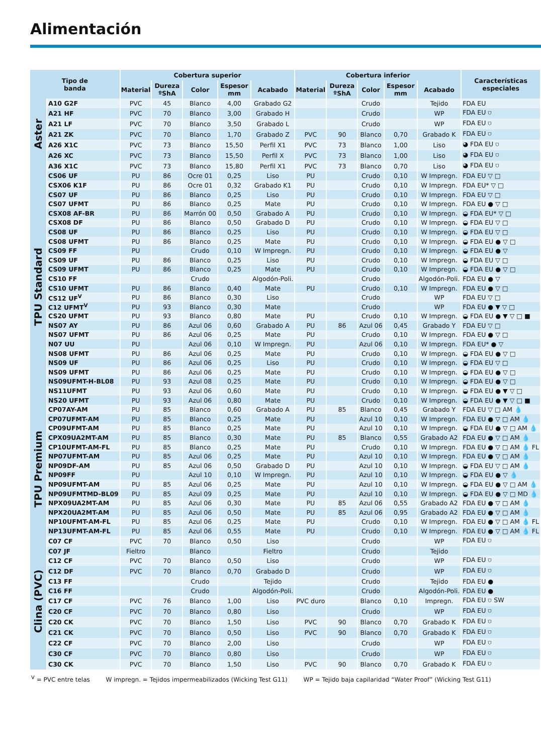Alimentación
| Tipo de banda | | Cobertura superior | | | | | Cobertura inferior | | | | | Características especiales |
| --- | --- | --- | --- | --- | --- | --- | --- | --- | --- | --- | --- | --- |
| | | Material | Dureza ºShA | Color | Espesor mm | Acabado | Material | Dureza ºShA | Color | Espesor mm | Acabado | |
| Aster | A10 G2F | PVC | 45 | Blanco | 4,00 | Grabado G2 | | | Crudo | | Tejido | FDA EU |
| | A21 HF | PVC | 70 | Blanco | 3,00 | Grabado H | | | Crudo | | WP | FDA EU ⛉ |
| | A21 LF | PVC | 70 | Blanco | 3,50 | Grabado L | | | Crudo | | WP | FDA EU ⛉ |
| | A21 ZK | PVC | 70 | Blanco | 1,70 | Grabado Z | PVC | 90 | Blanco | 0,70 | Grabado K | FDA EU ⛉ |
| | A26 X1C | PVC | 73 | Blanco | 15,50 | Perfil X1 | PVC | 73 | Blanco | 1,00 | Liso | ◕ FDA EU ⛉ |
| | A26 XC | PVC | 73 | Blanco | 15,50 | Perfil X | PVC | 73 | Blanco | 1,00 | Liso | ◕ FDA EU ⛉ |
| | A36 X1C | PVC | 73 | Blanco | 15,80 | Perfil X1 | PVC | 73 | Blanco | 0,70 | Liso | ◕ FDA EU ⛉ |
| TPU Standard | CS06 UF | PU | 86 | Ocre 01 | 0,25 | Liso | PU | | Crudo | 0,10 | W Impregn. | FDA EU ▽ □ |
| | CSX06 K1F | PU | 86 | Ocre 01 | 0,32 | Grabado K1 | PU | | Crudo | 0,10 | W Impregn. | FDA EU* ▽ □ |
| | CS07 UF | PU | 86 | Blanco | 0,25 | Liso | PU | | Crudo | 0,10 | W Impregn. | FDA EU ▽ □ |
| | CS07 UFMT | PU | 86 | Blanco | 0,25 | Mate | PU | | Crudo | 0,10 | W Impregn. | FDA EU ● ▽ □ |
| | CSX08 AF-BR | PU | 86 | Marrón 00 | 0,50 | Grabado A | PU | | Crudo | 0,10 | W Impregn. | ◒ FDA EU* ▽ □ |
| | CSX08 DF | PU | 86 | Blanco | 0,50 | Grabado D | PU | | Crudo | 0,10 | W Impregn. | ◒ FDA EU ▽ □ |
| | CS08 UF | PU | 86 | Blanco | 0,25 | Liso | PU | | Crudo | 0,10 | W Impregn. | ◒ FDA EU ▽ □ |
| | CS08 UFMT | PU | 86 | Blanco | 0,25 | Mate | PU | | Crudo | 0,10 | W Impregn. | ◒ FDA EU ● ▽ □ |
| | CS09 FF | PU | | Crudo | 0,10 | W Impregn. | PU | | Crudo | 0,10 | W Impregn. | ◒ FDA EU ● ▽ |
| | CS09 UF | PU | 86 | Blanco | 0,25 | Liso | PU | | Crudo | 0,10 | W Impregn. | ◒ FDA EU ▽ □ |
| | CS09 UFMT | PU | 86 | Blanco | 0,25 | Mate | PU | | Crudo | 0,10 | W Impregn. | ◒ FDA EU ● ▽ □ |
| | CS10 FF | | | Crudo | | Algodón-Poli. | | | Crudo | | Algodón-Poli. | FDA EU ● ▽ |
| | CS10 UFMT | PU | 86 | Blanco | 0,40 | Mate | PU | | Crudo | 0,10 | W Impregn. | FDA EU ● ▽ □ |
| | CS12 UF<sup>V</sup> | PU | 86 | Blanco | 0,30 | Liso | | | Crudo | | WP | FDA EU ▽ □ |
| | C12 UFMT<sup>V</sup> | PU | 93 | Blanco | 0,30 | Mate | | | Crudo | | WP | FDA EU ● ▼ ▽ □ |
| | CS20 UFMT | PU | 93 | Blanco | 0,80 | Mate | PU | | Crudo | 0,10 | W Impregn. | ◒ FDA EU ● ▼ ▽ □ ■ |
| | NS07 AY | PU | 86 | Azul 06 | 0,60 | Grabado A | PU | 86 | Azul 06 | 0,45 | Grabado Y | FDA EU ▽ □ |
| | NS07 UFMT | PU | 86 | Azul 06 | 0,25 | Mate | PU | | Crudo | 0,10 | W Impregn. | FDA EU ● ▽ □ |
| | N07 UU | PU | | Azul 06 | 0,10 | W Impregn. | PU | | Azul 06 | 0,10 | W Impregn. | FDA EU* ● ▽ |
| | NS08 UFMT | PU | 86 | Azul 06 | 0,25 | Mate | PU | | Crudo | 0,10 | W Impregn. | ◒ FDA EU ● ▽ □ |
| | NS09 UF | PU | 86 | Azul 06 | 0,25 | Liso | PU | | Crudo | 0,10 | W Impregn. | ◒ FDA EU ▽ □ |
| | NS09 UFMT | PU | 86 | Azul 06 | 0,25 | Mate | PU | | Crudo | 0,10 | W Impregn. | ◒ FDA EU ● ▽ □ |
| | NS09UFMT-H-BL08 | PU | 93 | Azul 08 | 0,25 | Mate | PU | | Crudo | 0,10 | W Impregn. | ◒ FDA EU ● ▽ □ |
| | NS11UFMT | PU | 93 | Azul 06 | 0,60 | Mate | PU | | Crudo | 0,10 | W Impregn. | ◒ FDA EU ● ▼ ▽ □ |
| | NS20 UFMT | PU | 93 | Azul 06 | 0,80 | Mate | PU | | Crudo | 0,10 | W Impregn. | ◒ FDA EU ● ▼ ▽ □ ■ |
| TPU Premium | CP07AY-AM | PU | 85 | Blanco | 0,60 | Grabado A | PU | 85 | Blanco | 0,45 | Grabado Y | FDA EU ▽ □ AM 💧 |
| | CP07UFMT-AM | PU | 85 | Blanco | 0,25 | Mate | PU | | Azul 10 | 0,10 | W Impregn. | FDA EU ● ▽ □ AM 💧 |
| | CP09UFMT-AM | PU | 85 | Blanco | 0,25 | Mate | PU | | Azul 10 | 0,10 | W Impregn. | ◒ FDA EU ● ▽ □ AM 💧 |
| | CPX09UA2MT-AM | PU | 85 | Blanco | 0,30 | Mate | PU | 85 | Blanco | 0,55 | Grabado A2 | FDA EU ● ▽ □ AM 💧 |
| | CP10UFMT-AM-FL | PU | 85 | Blanco | 0,25 | Mate | PU | | Crudo | 0,10 | W Impregn. | FDA EU ● ▽ □ AM 💧 FL |
| | NP07UFMT-AM | PU | 85 | Azul 06 | 0,25 | Mate | PU | | Azul 10 | 0,10 | W Impregn. | FDA EU ● ▽ □ AM 💧 |
| | NP09DF-AM | PU | 85 | Azul 06 | 0,50 | Grabado D | PU | | Azul 10 | 0,10 | W Impregn. | ◒ FDA EU ▽ □ AM 💧 |
| | NP09FF | PU | | Azul 10 | 0,10 | W Impregn. | PU | | Azul 10 | 0,10 | W Impregn. | ◒ FDA EU ● ▽ 💧 |
| | NP09UFMT-AM | PU | 85 | Azul 06 | 0,25 | Mate | PU | | Azul 10 | 0,10 | W Impregn. | ◒ FDA EU ● ▽ □ AM 💧 |
| | NP09UFMTMD-BL09 | PU | 85 | Azul 09 | 0,25 | Mate | PU | | Azul 10 | 0,10 | W Impregn. | ◒ FDA EU ● ▽ □ MD 💧 |
| | NPX09UA2MT-AM | PU | 85 | Azul 06 | 0,30 | Mate | PU | 85 | Azul 06 | 0,55 | Grabado A2 | FDA EU ● ▽ □ AM 💧 |
| | NPX20UA2MT-AM | PU | 85 | Azul 06 | 0,50 | Mate | PU | 85 | Azul 06 | 0,95 | Grabado A2 | FDA EU ● ▽ □ AM 💧 |
| | NP10UFMT-AM-FL | PU | 85 | Azul 06 | 0,25 | Mate | PU | | Crudo | 0,10 | W Impregn. | FDA EU ● ▽ □ AM 💧 FL |
| | NP13UFMT-AM-FL | PU | 85 | Azul 06 | 0,55 | Mate | PU | | Crudo | 0,10 | W Impregn. | FDA EU ● ▽ □ AM 💧 FL |
| Clina (PVC) | C07 CF | PVC | 70 | Blanco | 0,50 | Liso | | | Crudo | | WP | FDA EU ⛉ |
| | C07 JF | Fieltro | | Blanco | | Fieltro | | | Crudo | | Tejido | |
| | C12 CF | PVC | 70 | Blanco | 0,50 | Liso | | | Crudo | | WP | FDA EU ⛉ |
| | C12 DF | PVC | 70 | Blanco | 0,70 | Grabado D | | | Crudo | | WP | FDA EU ⛉ |
| | C13 FF | | | Crudo | | Tejido | | | Crudo | | Tejido | FDA EU ● |
| | C16 FF | | | Crudo | | Algodón-Poli. | | | Crudo | | Algodón-Poli. | FDA EU ● |
| | C17 CF | PVC | 76 | Blanco | 1,00 | Liso | PVC duro | | Blanco | 0,10 | Impregn. | FDA EU ⛉ SW |
| | C20 CF | PVC | 70 | Blanco | 0,80 | Liso | | | Crudo | | WP | FDA EU ⛉ |
| | C20 CK | PVC | 70 | Blanco | 1,50 | Liso | PVC | 90 | Blanco | 0,70 | Grabado K | FDA EU ⛉ |
| | C21 CK | PVC | 70 | Blanco | 0,50 | Liso | PVC | 90 | Blanco | 0,70 | Grabado K | FDA EU ⛉ |
| | C22 CF | PVC | 70 | Blanco | 2,00 | Liso | | | Crudo | | WP | FDA EU ⛉ |
| | C30 CF | PVC | 70 | Blanco | 0,80 | Liso | | | Crudo | | WP | FDA EU ⛉ |
| | C30 CK | PVC | 70 | Blanco | 1,50 | Liso | PVC | 90 | Blanco | 0,70 | Grabado K | FDA EU ⛉ |
<sup>V</sup> = PVC entre telas W impregn. = Tejidos impermeabilizados (Wicking Test G11) WP = Tejido baja capilaridad “Water Proof” (Wicking Test G11)